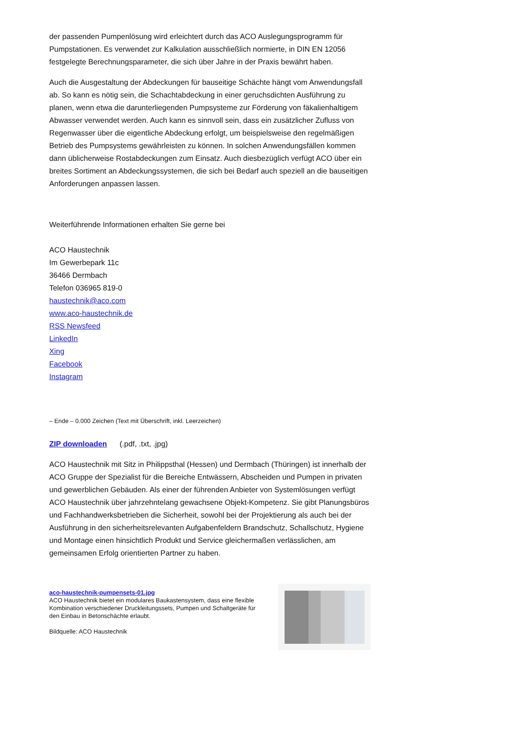der passenden Pumpenlösung wird erleichtert durch das ACO Auslegungsprogramm für Pumpstationen. Es verwendet zur Kalkulation ausschließlich normierte, in DIN EN 12056 festgelegte Berechnungsparameter, die sich über Jahre in der Praxis bewährt haben.
Auch die Ausgestaltung der Abdeckungen für bauseitige Schächte hängt vom Anwendungsfall ab. So kann es nötig sein, die Schachtabdeckung in einer geruchsdichten Ausführung zu planen, wenn etwa die darunterliegenden Pumpsysteme zur Förderung von fäkalienhaltigem Abwasser verwendet werden. Auch kann es sinnvoll sein, dass ein zusätzlicher Zufluss von Regenwasser über die eigentliche Abdeckung erfolgt, um beispielsweise den regelmäßigen Betrieb des Pumpsystems gewährleisten zu können. In solchen Anwendungsfällen kommen dann üblicherweise Rostabdeckungen zum Einsatz. Auch diesbezüglich verfügt ACO über ein breites Sortiment an Abdeckungssystemen, die sich bei Bedarf auch speziell an die bauseitigen Anforderungen anpassen lassen.
Weiterführende Informationen erhalten Sie gerne bei
ACO Haustechnik
Im Gewerbepark 11c
36466 Dermbach
Telefon 036965 819-0
haustechnik@aco.com
www.aco-haustechnik.de
RSS Newsfeed
LinkedIn
Xing
Facebook
Instagram
– Ende – 0.000 Zeichen (Text mit Überschrift, inkl. Leerzeichen)
ZIP downloaden (.pdf, .txt, .jpg)
ACO Haustechnik mit Sitz in Philippsthal (Hessen) und Dermbach (Thüringen) ist innerhalb der ACO Gruppe der Spezialist für die Bereiche Entwässern, Abscheiden und Pumpen in privaten und gewerblichen Gebäuden. Als einer der führenden Anbieter von Systemlösungen verfügt ACO Haustechnik über jahrzehntelang gewachsene Objekt-Kompetenz. Sie gibt Planungsbüros und Fachhandwerksbetrieben die Sicherheit, sowohl bei der Projektierung als auch bei der Ausführung in den sicherheitsrelevanten Aufgabenfeldern Brandschutz, Schallschutz, Hygiene und Montage einen hinsichtlich Produkt und Service gleichermaßen verlässlichen, am gemeinsamen Erfolg orientierten Partner zu haben.
aco-haustechnik-pumpensets-01.jpg
ACO Haustechnik bietet ein modulares Baukastensystem, dass eine flexible Kombination verschiedener Druckleitungssets, Pumpen und Schaltgeräte für den Einbau in Betonschächte erlaubt.
Bildquelle: ACO Haustechnik